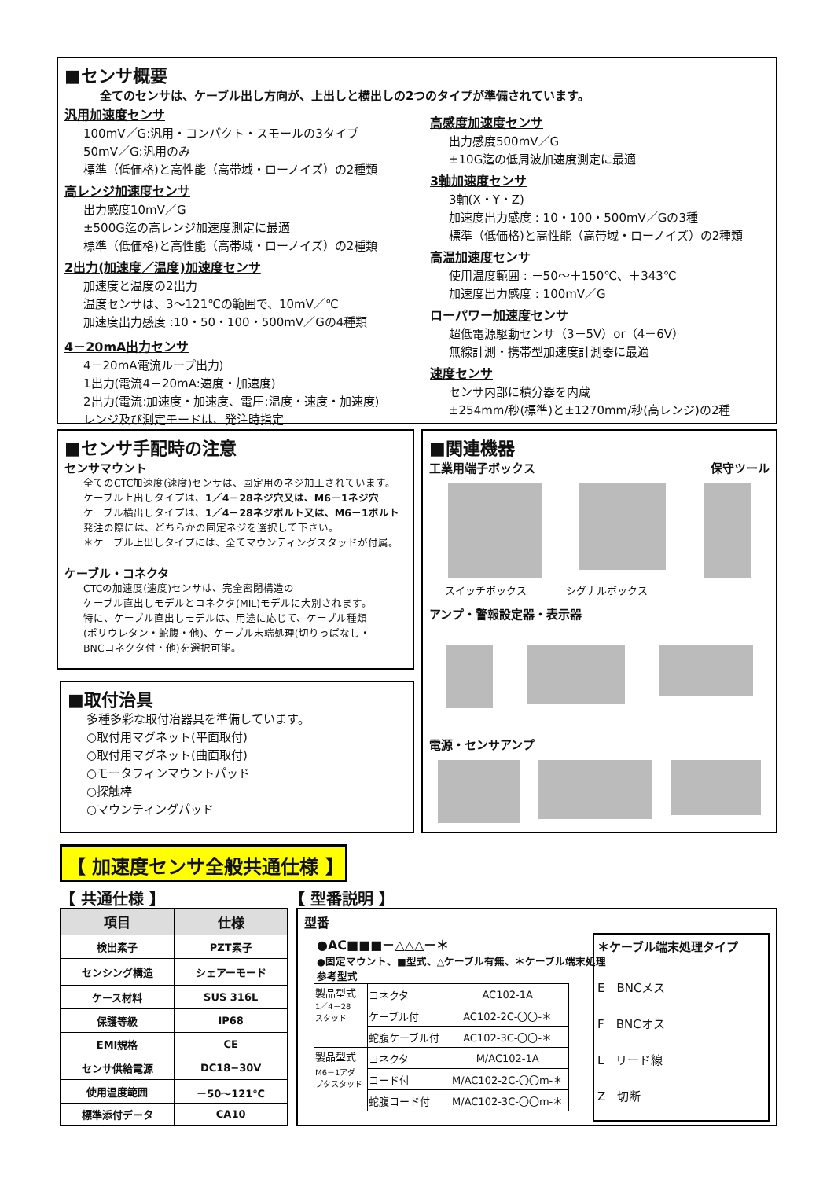■センサ概要
全てのセンサは、ケーブル出し方向が、上出しと横出しの2つのタイプが準備されています。
汎用加速度センサ
100mV／G:汎用・コンパクト・スモールの3タイプ
50mV／G:汎用のみ
標準（低価格)と高性能（高帯域・ローノイズ）の2種類
高レンジ加速度センサ
出力感度10mV／G
±500G迄の高レンジ加速度測定に最適
標準（低価格)と高性能（高帯域・ローノイズ）の2種類
2出力(加速度／温度)加速度センサ
加速度と温度の2出力
温度センサは、3～121℃の範囲で、10mV／℃
加速度出力感度 :10・50・100・500mV／Gの4種類
4－20mA出力センサ
4－20mA電流ループ出力)
1出力(電流4－20mA:速度・加速度)
2出力(電流:加速度・加速度、電圧:温度・速度・加速度)
レンジ及び測定モードは、発注時指定
高感度加速度センサ
出力感度500mV／G
±10G迄の低周波加速度測定に最適
3軸加速度センサ
3軸(X・Y・Z)
加速度出力感度 : 10・100・500mV／Gの3種
標準（低価格)と高性能（高帯域・ローノイズ）の2種類
高温加速度センサ
使用温度範囲 : －50～＋150℃、＋343℃
加速度出力感度 : 100mV／G
ローパワー加速度センサ
超低電源駆動センサ（3－5V）or（4－6V）
無線計測・携帯型加速度計測器に最適
速度センサ
センサ内部に積分器を内蔵
±254mm/秒(標準)と±1270mm/秒(高レンジ)の2種
■センサ手配時の注意
センサマウント
全てのCTC加速度(速度)センサは、固定用のネジ加工されています。
ケーブル上出しタイプは、1／4－28ネジ穴又は、M6－1ネジ穴
ケーブル横出しタイプは、1／4－28ネジボルト又は、M6－1ボルト
発注の際には、どちらかの固定ネジを選択して下さい。
＊ケーブル上出しタイプには、全てマウンティングスタッドが付属。
ケーブル・コネクタ
CTCの加速度(速度)センサは、完全密閉構造の
ケーブル直出しモデルとコネクタ(MIL)モデルに大別されます。
特に、ケーブル直出しモデルは、用途に応じて、ケーブル種類
(ポリウレタン・蛇腹・他)、ケーブル末端処理(切りっぱなし・
BNCコネクタ付・他)を選択可能。
■取付治具
多種多彩な取付冶器具を準備しています。
○取付用マグネット(平面取付)
○取付用マグネット(曲面取付)
○モータフィンマウントパッド
○探触棒
○マウンティングパッド
■関連機器
工業用端子ボックス 保守ツール
スイッチボックス シグナルボックス
アンプ・警報設定器・表示器
電源・センサアンプ
【 加速度センサ全般共通仕様 】
【 共通仕様 】 【 型番説明 】
| 項目 | 仕様 |
| --- | --- |
| 検出素子 | PZT素子 |
| センシング構造 | シェアーモード |
| ケース材料 | SUS 316L |
| 保護等級 | IP68 |
| EMI規格 | CE |
| センサ供給電源 | DC18−30V |
| 使用温度範囲 | －50～121℃ |
| 標準添付データ | CA10 |
型番
＊ケーブル端末処理タイプ
E　BNCメス
F　BNCオス
L　リード線
Z　切断
●AC■■■－△△△－＊
●固定マウント、■型式、△ケーブル有無、＊ケーブル端末処理
参考型式
| 製品型式 1／4－28 スタッド | コネクタ | AC102-1A |
| | ケーブル付 | AC102-2C-〇〇-＊ |
| | 蛇腹ケーブル付 | AC102-3C-〇〇-＊ |
| 製品型式 M6－1アダ プタスタッド | コネクタ | M/AC102-1A |
| | コード付 | M/AC102-2C-〇〇m-＊ |
| | 蛇腹コード付 | M/AC102-3C-〇〇m-＊ |